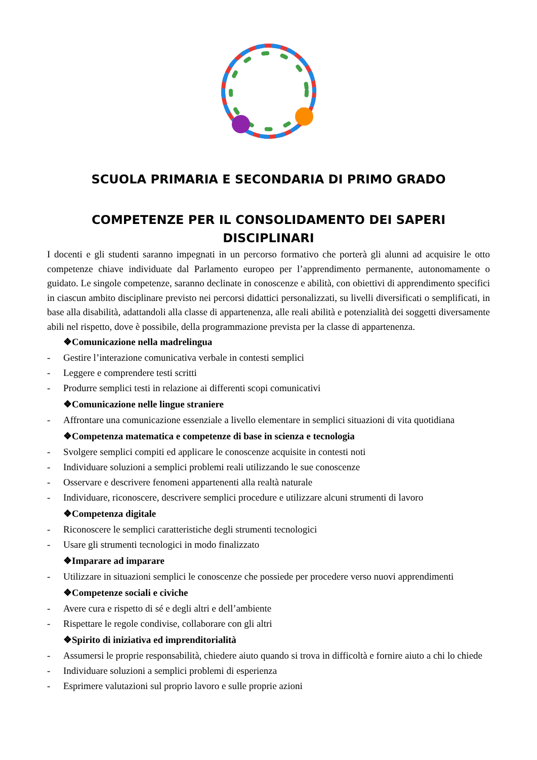SCUOLA PRIMARIA E SECONDARIA DI PRIMO GRADO
COMPETENZE PER IL CONSOLIDAMENTO DEI SAPERI DISCIPLINARI
I docenti e gli studenti saranno impegnati in un percorso formativo che porterà gli alunni ad acquisire le otto competenze chiave individuate dal Parlamento europeo per l’apprendimento permanente, autonomamente o guidato. Le singole competenze, saranno declinate in conoscenze e abilità, con obiettivi di apprendimento specifici in ciascun ambito disciplinare previsto nei percorsi didattici personalizzati, su livelli diversificati o semplificati, in base alla disabilità, adattandoli alla classe di appartenenza, alle reali abilità e potenzialità dei soggetti diversamente abili nel rispetto, dove è possibile, della programmazione prevista per la classe di appartenenza.
❖Comunicazione nella madrelingua
- Gestire l’interazione comunicativa verbale in contesti semplici
- Leggere e comprendere testi scritti
- Produrre semplici testi in relazione ai differenti scopi comunicativi
❖Comunicazione nelle lingue straniere
- Affrontare una comunicazione essenziale a livello elementare in semplici situazioni di vita quotidiana
❖Competenza matematica e competenze di base in scienza e tecnologia
- Svolgere semplici compiti ed applicare le conoscenze acquisite in contesti noti
- Individuare soluzioni a semplici problemi reali utilizzando le sue conoscenze
- Osservare e descrivere fenomeni appartenenti alla realtà naturale
- Individuare, riconoscere, descrivere semplici procedure e utilizzare alcuni strumenti di lavoro
❖Competenza digitale
- Riconoscere le semplici caratteristiche degli strumenti tecnologici
- Usare gli strumenti tecnologici in modo finalizzato
❖Imparare ad imparare
- Utilizzare in situazioni semplici le conoscenze che possiede per procedere verso nuovi apprendimenti
❖Competenze sociali e civiche
- Avere cura e rispetto di sé e degli altri e dell’ambiente
- Rispettare le regole condivise, collaborare con gli altri
❖Spirito di iniziativa ed imprenditorialità
- Assumersi le proprie responsabilità, chiedere aiuto quando si trova in difficoltà e fornire aiuto a chi lo chiede
- Individuare soluzioni a semplici problemi di esperienza
- Esprimere valutazioni sul proprio lavoro e sulle proprie azioni